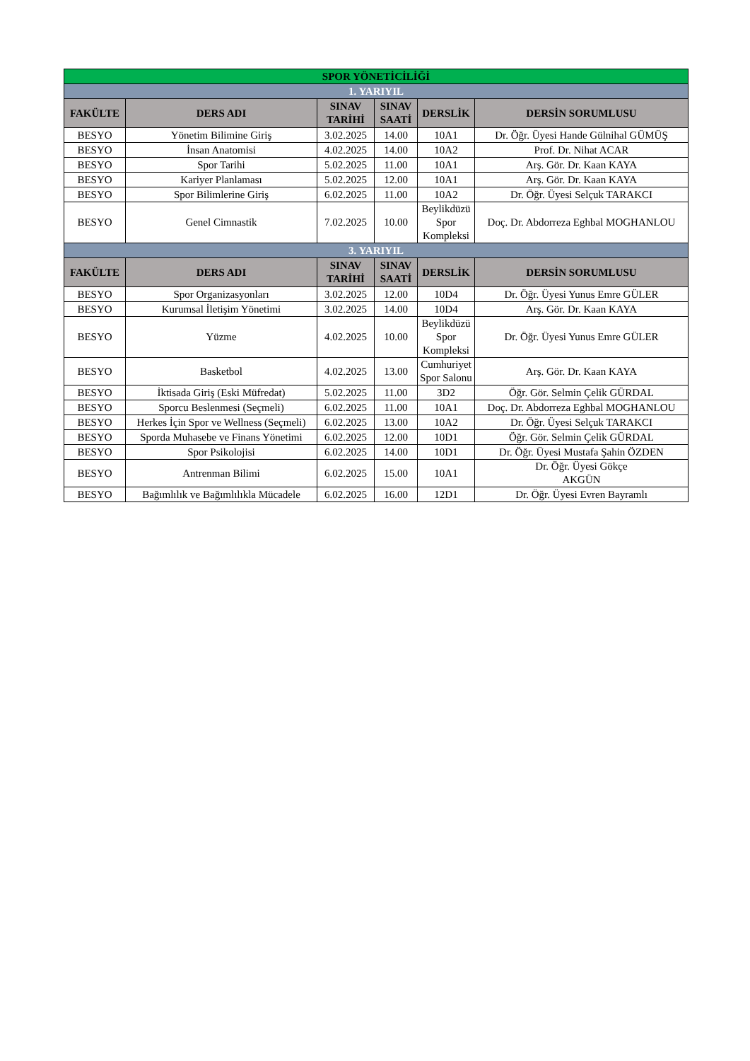| SPOR YÖNETİCİLİĞİ | | | | | |
| 1. YARIYIL | | | | | |
| FAKÜLTE | DERS ADI | SINAV TARİHİ | SINAV SAATİ | DERSLİK | DERSİN SORUMLUSU |
| BESYO | Yönetim Bilimine Giriş | 3.02.2025 | 14.00 | 10A1 | Dr. Öğr. Üyesi Hande Gülnihal GÜMÜŞ |
| BESYO | İnsan Anatomisi | 4.02.2025 | 14.00 | 10A2 | Prof. Dr. Nihat ACAR |
| BESYO | Spor Tarihi | 5.02.2025 | 11.00 | 10A1 | Arş. Gör. Dr. Kaan KAYA |
| BESYO | Kariyer Planlaması | 5.02.2025 | 12.00 | 10A1 | Arş. Gör. Dr. Kaan KAYA |
| BESYO | Spor Bilimlerine Giriş | 6.02.2025 | 11.00 | 10A2 | Dr. Öğr. Üyesi Selçuk TARAKCI |
| BESYO | Genel Cimnastik | 7.02.2025 | 10.00 | Beylikdüzü Spor Kompleksi | Doç. Dr. Abdorreza Eghbal MOGHANLOU |
| 3. YARIYIL | | | | | |
| FAKÜLTE | DERS ADI | SINAV TARİHİ | SINAV SAATİ | DERSLİK | DERSİN SORUMLUSU |
| BESYO | Spor Organizasyonları | 3.02.2025 | 12.00 | 10D4 | Dr. Öğr. Üyesi Yunus Emre GÜLER |
| BESYO | Kurumsal İletişim Yönetimi | 3.02.2025 | 14.00 | 10D4 | Arş. Gör. Dr. Kaan KAYA |
| BESYO | Yüzme | 4.02.2025 | 10.00 | Beylikdüzü Spor Kompleksi | Dr. Öğr. Üyesi Yunus Emre GÜLER |
| BESYO | Basketbol | 4.02.2025 | 13.00 | Cumhuriyet Spor Salonu | Arş. Gör. Dr. Kaan KAYA |
| BESYO | İktisada Giriş (Eski Müfredat) | 5.02.2025 | 11.00 | 3D2 | Öğr. Gör. Selmin Çelik GÜRDAL |
| BESYO | Sporcu Beslenmesi (Seçmeli) | 6.02.2025 | 11.00 | 10A1 | Doç. Dr. Abdorreza Eghbal MOGHANLOU |
| BESYO | Herkes İçin Spor ve Wellness (Seçmeli) | 6.02.2025 | 13.00 | 10A2 | Dr. Öğr. Üyesi Selçuk TARAKCI |
| BESYO | Sporda Muhasebe ve Finans Yönetimi | 6.02.2025 | 12.00 | 10D1 | Öğr. Gör. Selmin Çelik GÜRDAL |
| BESYO | Spor Psikolojisi | 6.02.2025 | 14.00 | 10D1 | Dr. Öğr. Üyesi Mustafa Şahin ÖZDEN |
| BESYO | Antrenman Bilimi | 6.02.2025 | 15.00 | 10A1 | Dr. Öğr. Üyesi Gökçe AKGÜN |
| BESYO | Bağımlılık ve Bağımlılıkla Mücadele | 6.02.2025 | 16.00 | 12D1 | Dr. Öğr. Üyesi Evren Bayramlı |